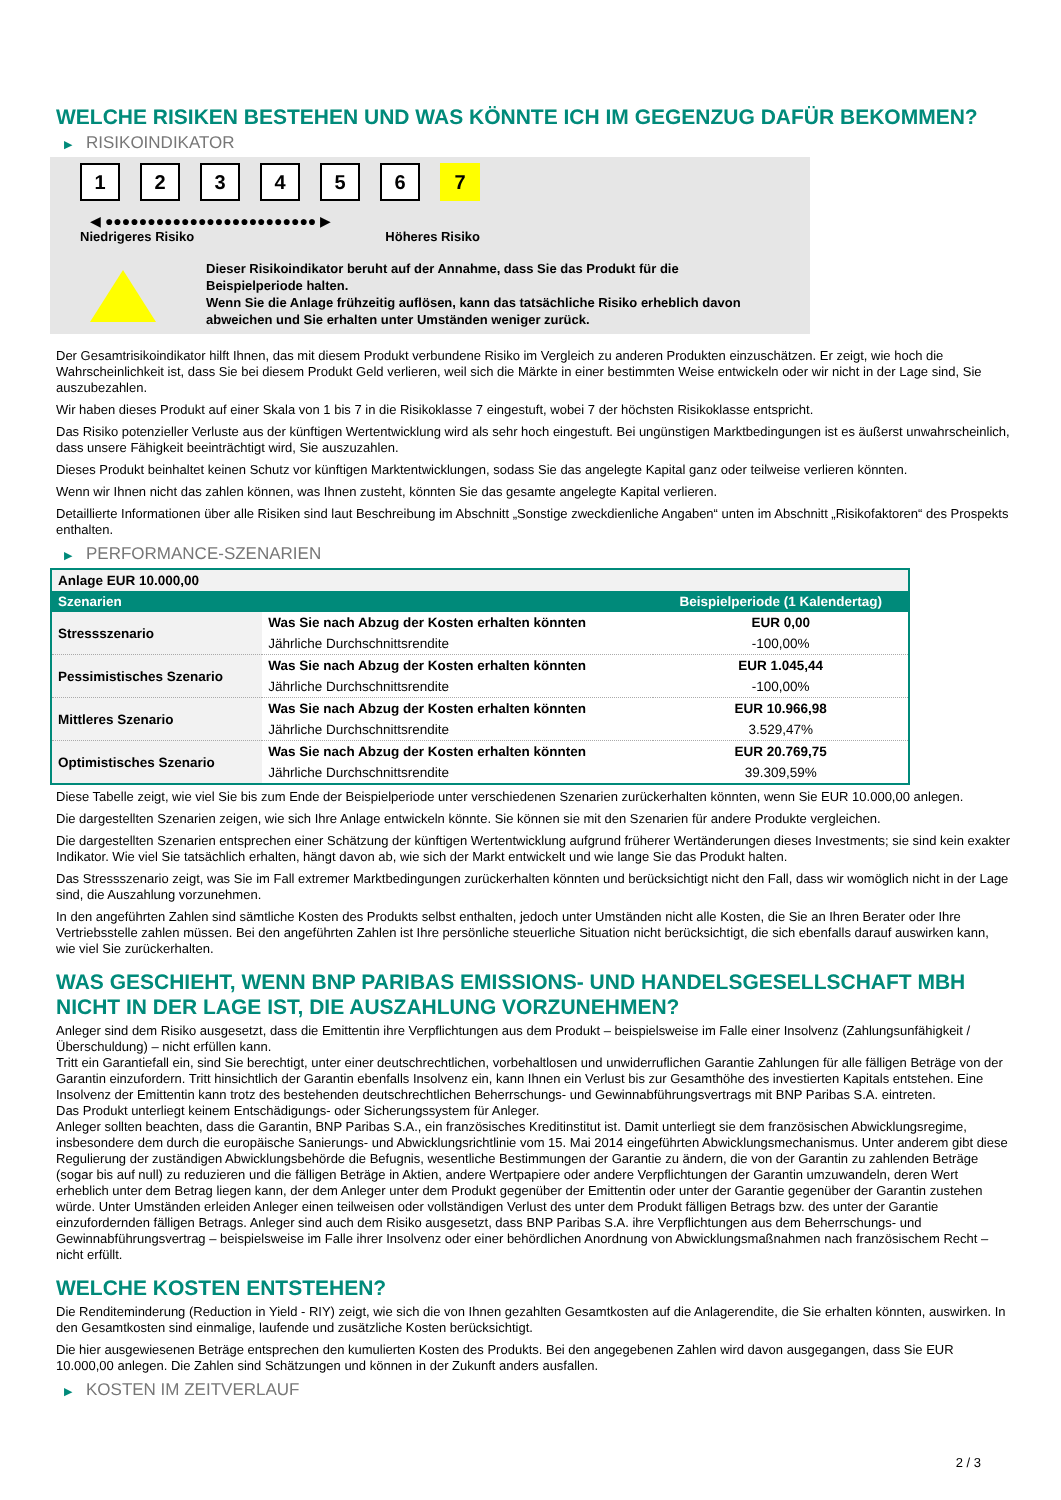WELCHE RISIKEN BESTEHEN UND WAS KÖNNTE ICH IM GEGENZUG DAFÜR BEKOMMEN?
▶ RISIKOINDIKATOR
1 2 3 4 5 6 7
◀ ●●●●●●●●●●●●●●●●●●●●●●●●● ▶
Niedrigeres Risiko Höheres Risiko
Dieser Risikoindikator beruht auf der Annahme, dass Sie das Produkt für die
Beispielperiode halten.
Wenn Sie die Anlage frühzeitig auflösen, kann das tatsächliche Risiko erheblich davon
abweichen und Sie erhalten unter Umständen weniger zurück.
Der Gesamtrisikoindikator hilft Ihnen, das mit diesem Produkt verbundene Risiko im Vergleich zu anderen Produkten einzuschätzen. Er zeigt, wie hoch die Wahrscheinlichkeit ist, dass Sie bei diesem Produkt Geld verlieren, weil sich die Märkte in einer bestimmten Weise entwickeln oder wir nicht in der Lage sind, Sie auszubezahlen.
Wir haben dieses Produkt auf einer Skala von 1 bis 7 in die Risikoklasse 7 eingestuft, wobei 7 der höchsten Risikoklasse entspricht.
Das Risiko potenzieller Verluste aus der künftigen Wertentwicklung wird als sehr hoch eingestuft. Bei ungünstigen Marktbedingungen ist es äußerst unwahrscheinlich, dass unsere Fähigkeit beeinträchtigt wird, Sie auszuzahlen.
Dieses Produkt beinhaltet keinen Schutz vor künftigen Marktentwicklungen, sodass Sie das angelegte Kapital ganz oder teilweise verlieren könnten.
Wenn wir Ihnen nicht das zahlen können, was Ihnen zusteht, könnten Sie das gesamte angelegte Kapital verlieren.
Detaillierte Informationen über alle Risiken sind laut Beschreibung im Abschnitt „Sonstige zweckdienliche Angaben“ unten im Abschnitt „Risikofaktoren“ des Prospekts enthalten.
▶ PERFORMANCE-SZENARIEN
| Anlage EUR 10.000,00 | | |
| --- | --- | --- |
| Szenarien | | Beispielperiode (1 Kalendertag) |
| Stressszenario | Was Sie nach Abzug der Kosten erhalten könnten | EUR 0,00 |
| | Jährliche Durchschnittsrendite | -100,00% |
| Pessimistisches Szenario | Was Sie nach Abzug der Kosten erhalten könnten | EUR 1.045,44 |
| | Jährliche Durchschnittsrendite | -100,00% |
| Mittleres Szenario | Was Sie nach Abzug der Kosten erhalten könnten | EUR 10.966,98 |
| | Jährliche Durchschnittsrendite | 3.529,47% |
| Optimistisches Szenario | Was Sie nach Abzug der Kosten erhalten könnten | EUR 20.769,75 |
| | Jährliche Durchschnittsrendite | 39.309,59% |
Diese Tabelle zeigt, wie viel Sie bis zum Ende der Beispielperiode unter verschiedenen Szenarien zurückerhalten könnten, wenn Sie EUR 10.000,00 anlegen.
Die dargestellten Szenarien zeigen, wie sich Ihre Anlage entwickeln könnte. Sie können sie mit den Szenarien für andere Produkte vergleichen.
Die dargestellten Szenarien entsprechen einer Schätzung der künftigen Wertentwicklung aufgrund früherer Wertänderungen dieses Investments; sie sind kein exakter Indikator. Wie viel Sie tatsächlich erhalten, hängt davon ab, wie sich der Markt entwickelt und wie lange Sie das Produkt halten.
Das Stressszenario zeigt, was Sie im Fall extremer Marktbedingungen zurückerhalten könnten und berücksichtigt nicht den Fall, dass wir womöglich nicht in der Lage sind, die Auszahlung vorzunehmen.
In den angeführten Zahlen sind sämtliche Kosten des Produkts selbst enthalten, jedoch unter Umständen nicht alle Kosten, die Sie an Ihren Berater oder Ihre Vertriebsstelle zahlen müssen. Bei den angeführten Zahlen ist Ihre persönliche steuerliche Situation nicht berücksichtigt, die sich ebenfalls darauf auswirken kann, wie viel Sie zurückerhalten.
WAS GESCHIEHT, WENN BNP PARIBAS EMISSIONS- UND HANDELSGESELLSCHAFT MBH NICHT IN DER LAGE IST, DIE AUSZAHLUNG VORZUNEHMEN?
Anleger sind dem Risiko ausgesetzt, dass die Emittentin ihre Verpflichtungen aus dem Produkt – beispielsweise im Falle einer Insolvenz (Zahlungsunfähigkeit / Überschuldung) – nicht erfüllen kann.
Tritt ein Garantiefall ein, sind Sie berechtigt, unter einer deutschrechtlichen, vorbehaltlosen und unwiderruflichen Garantie Zahlungen für alle fälligen Beträge von der Garantin einzufordern. Tritt hinsichtlich der Garantin ebenfalls Insolvenz ein, kann Ihnen ein Verlust bis zur Gesamthöhe des investierten Kapitals entstehen. Eine Insolvenz der Emittentin kann trotz des bestehenden deutschrechtlichen Beherrschungs- und Gewinnabführungsvertrags mit BNP Paribas S.A. eintreten.
Das Produkt unterliegt keinem Entschädigungs- oder Sicherungssystem für Anleger.
Anleger sollten beachten, dass die Garantin, BNP Paribas S.A., ein französisches Kreditinstitut ist. Damit unterliegt sie dem französischen Abwicklungsregime, insbesondere dem durch die europäische Sanierungs- und Abwicklungsrichtlinie vom 15. Mai 2014 eingeführten Abwicklungsmechanismus. Unter anderem gibt diese Regulierung der zuständigen Abwicklungsbehörde die Befugnis, wesentliche Bestimmungen der Garantie zu ändern, die von der Garantin zu zahlenden Beträge (sogar bis auf null) zu reduzieren und die fälligen Beträge in Aktien, andere Wertpapiere oder andere Verpflichtungen der Garantin umzuwandeln, deren Wert erheblich unter dem Betrag liegen kann, der dem Anleger unter dem Produkt gegenüber der Emittentin oder unter der Garantie gegenüber der Garantin zustehen würde. Unter Umständen erleiden Anleger einen teilweisen oder vollständigen Verlust des unter dem Produkt fälligen Betrags bzw. des unter der Garantie einzufordernden fälligen Betrags. Anleger sind auch dem Risiko ausgesetzt, dass BNP Paribas S.A. ihre Verpflichtungen aus dem Beherrschungs- und Gewinnabführungsvertrag – beispielsweise im Falle ihrer Insolvenz oder einer behördlichen Anordnung von Abwicklungsmaßnahmen nach französischem Recht – nicht erfüllt.
WELCHE KOSTEN ENTSTEHEN?
Die Renditeminderung (Reduction in Yield - RIY) zeigt, wie sich die von Ihnen gezahlten Gesamtkosten auf die Anlagerendite, die Sie erhalten könnten, auswirken. In den Gesamtkosten sind einmalige, laufende und zusätzliche Kosten berücksichtigt.
Die hier ausgewiesenen Beträge entsprechen den kumulierten Kosten des Produkts. Bei den angegebenen Zahlen wird davon ausgegangen, dass Sie EUR 10.000,00 anlegen. Die Zahlen sind Schätzungen und können in der Zukunft anders ausfallen.
▶ KOSTEN IM ZEITVERLAUF
2 / 3